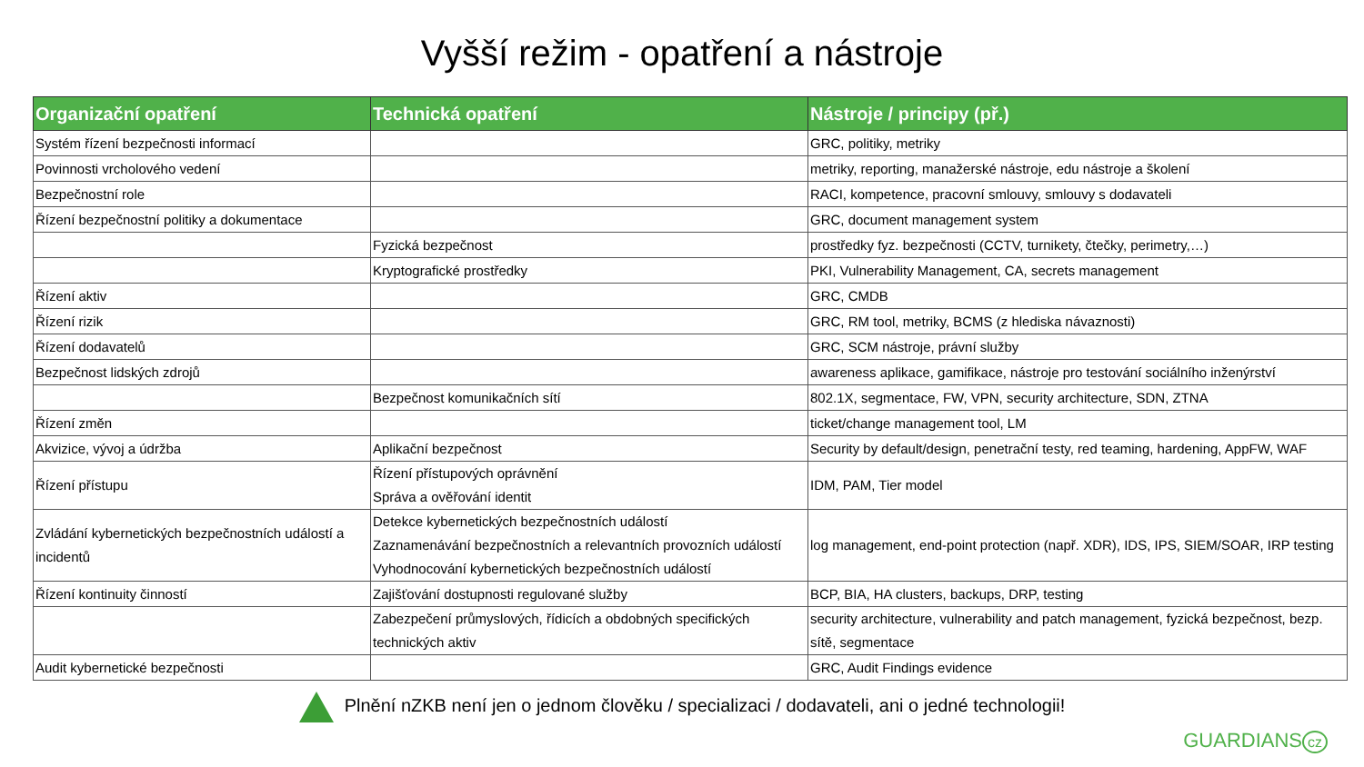Vyšší režim - opatření a nástroje
| Organizační opatření | Technická opatření | Nástroje / principy (př.) |
| --- | --- | --- |
| Systém řízení bezpečnosti informací | | GRC, politiky, metriky |
| Povinnosti vrcholového vedení | | metriky, reporting, manažerské nástroje, edu nástroje a školení |
| Bezpečnostní role | | RACI, kompetence, pracovní smlouvy, smlouvy s dodavateli |
| Řízení bezpečnostní politiky a dokumentace | | GRC, document management system |
| | Fyzická bezpečnost | prostředky fyz. bezpečnosti (CCTV, turnikety, čtečky, perimetry,…) |
| | Kryptografické prostředky | PKI, Vulnerability Management, CA, secrets management |
| Řízení aktiv | | GRC, CMDB |
| Řízení rizik | | GRC, RM tool, metriky, BCMS (z hlediska návaznosti) |
| Řízení dodavatelů | | GRC, SCM nástroje, právní služby |
| Bezpečnost lidských zdrojů | | awareness aplikace, gamifikace, nástroje pro testování sociálního inženýrství |
| | Bezpečnost komunikačních sítí | 802.1X, segmentace, FW, VPN, security architecture, SDN, ZTNA |
| Řízení změn | | ticket/change management tool, LM |
| Akvizice, vývoj a údržba | Aplikační bezpečnost | Security by default/design, penetrační testy, red teaming, hardening, AppFW, WAF |
| Řízení přístupu | Řízení přístupových oprávnění Správa a ověřování identit | IDM, PAM, Tier model |
| Zvládání kybernetických bezpečnostních událostí a incidentů | Detekce kybernetických bezpečnostních událostí Zaznamenávání bezpečnostních a relevantních provozních událostí Vyhodnocování kybernetických bezpečnostních událostí | log management, end-point protection (např. XDR), IDS, IPS, SIEM/SOAR, IRP testing |
| Řízení kontinuity činností | Zajišťování dostupnosti regulované služby | BCP, BIA, HA clusters, backups, DRP, testing |
| | Zabezpečení průmyslových, řídicích a obdobných specifických technických aktiv | security architecture, vulnerability and patch management, fyzická bezpečnost, bezp. sítě, segmentace |
| Audit kybernetické bezpečnosti | | GRC, Audit Findings evidence |
Plnění nZKB není jen o jednom člověku / specializaci / dodavateli, ani o jedné technologii!
GUARDIANS cz